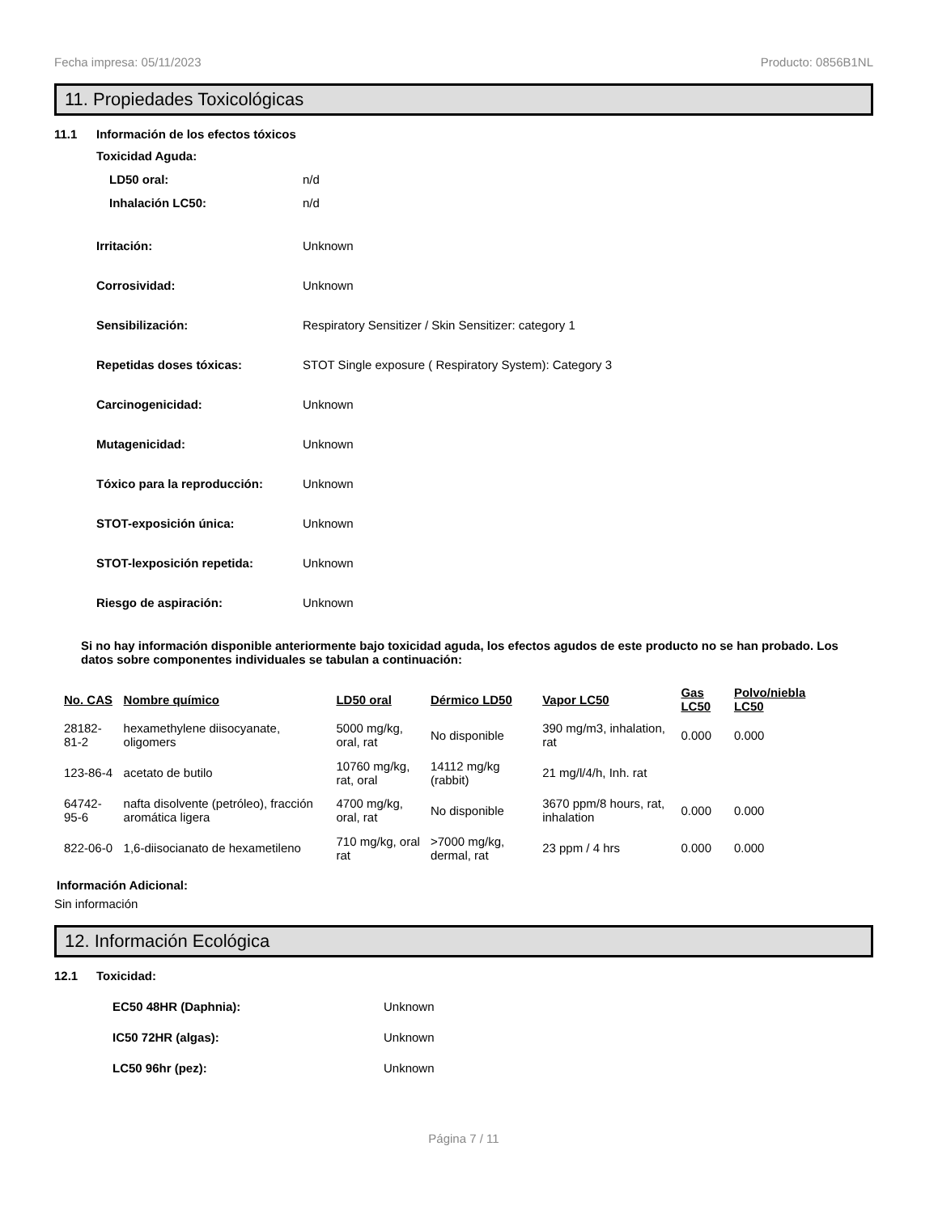Fecha impresa: 05/11/2023 Producto: 0856B1NL
11. Propiedades Toxicológicas
11.1 Información de los efectos tóxicos
Toxicidad Aguda:
LD50 oral: n/d
Inhalación LC50: n/d
Irritación: Unknown
Corrosividad: Unknown
Sensibilización:
Respiratory Sensitizer / Skin Sensitizer: category 1
Repetidas doses tóxicas:
STOT Single exposure ( Respiratory System): Category 3
Carcinogenicidad: Unknown
Mutagenicidad: Unknown
Tóxico para la reproducción: Unknown
STOT-exposición única: Unknown
STOT-lexposición repetida: Unknown
Riesgo de aspiración: Unknown
Si no hay información disponible anteriormente bajo toxicidad aguda, los efectos agudos de este producto no se han probado. Los datos sobre componentes individuales se tabulan a continuación:
| No. CAS | Nombre químico | LD50 oral | Dérmico LD50 | Vapor LC50 | Gas LC50 | Polvo/niebla LC50 |
| --- | --- | --- | --- | --- | --- | --- |
| 28182-81-2 | hexamethylene diisocyanate, oligomers | 5000 mg/kg, oral, rat | No disponible | 390 mg/m3, inhalation, rat | 0.000 | 0.000 |
| 123-86-4 | acetato de butilo | 10760 mg/kg, rat, oral | 14112 mg/kg (rabbit) | 21 mg/l/4/h, Inh. rat | | |
| 64742-95-6 | nafta disolvente (petróleo), fracción aromática ligera | 4700 mg/kg, oral, rat | No disponible | 3670 ppm/8 hours, rat, inhalation | 0.000 | 0.000 |
| 822-06-0 | 1,6-diisocianato de hexametileno | 710 mg/kg, oral rat | >7000 mg/kg, dermal, rat | 23 ppm / 4 hrs | 0.000 | 0.000 |
Información Adicional:
Sin información
12. Información Ecológica
12.1 Toxicidad:
EC50 48HR (Daphnia): Unknown
IC50 72HR (algas): Unknown
LC50 96hr (pez): Unknown
Página 7 / 11